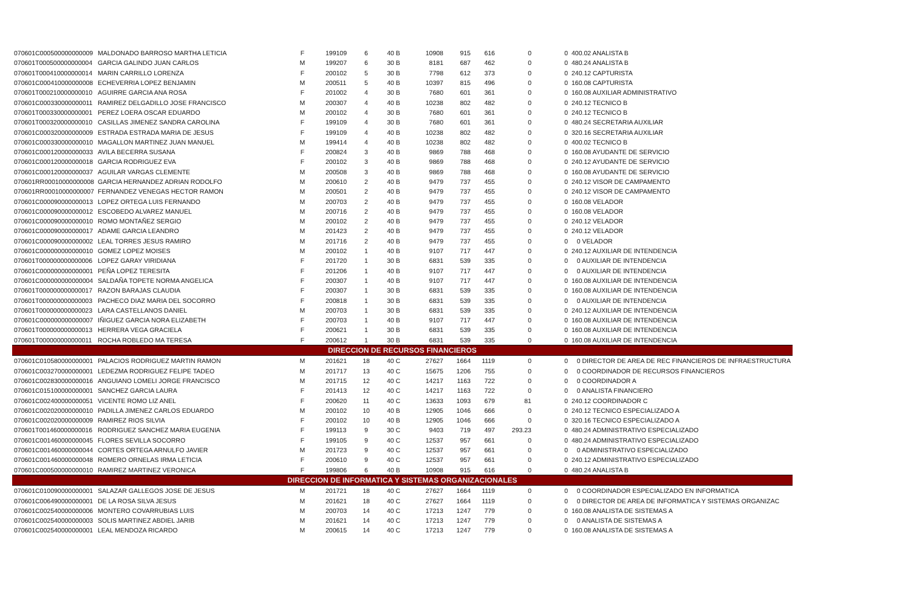| 070601C000500000000009 | MALDONADO BARROSO MARTHA LETICIA | F | 199109 | 6 | 40 B | 10908 | 915 | 616 | 0 | 0 | 400.02 ANALISTA B |
| 070601T000500000000004 | GARCIA GALINDO JUAN CARLOS | M | 199207 | 6 | 30 B | 8181 | 687 | 462 | 0 | 0 | 480.24 ANALISTA B |
| 070601T000410000000014 | MARIN CARRILLO LORENZA | F | 200102 | 5 | 30 B | 7798 | 612 | 373 | 0 | 0 | 240.12 CAPTURISTA |
| 070601C000410000000008 | ECHEVERRIA LOPEZ BENJAMIN | M | 200511 | 5 | 40 B | 10397 | 815 | 496 | 0 | 0 | 160.08 CAPTURISTA |
| 070601T000210000000010 | AGUIRRE GARCIA ANA ROSA | F | 201002 | 4 | 30 B | 7680 | 601 | 361 | 0 | 0 | 160.08 AUXILIAR ADMINISTRATIVO |
| 070601C000330000000011 | RAMIREZ DELGADILLO JOSE FRANCISCO | M | 200307 | 4 | 40 B | 10238 | 802 | 482 | 0 | 0 | 240.12 TECNICO B |
| 070601T000330000000001 | PEREZ LOERA OSCAR EDUARDO | M | 200102 | 4 | 30 B | 7680 | 601 | 361 | 0 | 0 | 240.12 TECNICO B |
| 070601T000320000000010 | CASILLAS JIMENEZ SANDRA CAROLINA | F | 199109 | 4 | 30 B | 7680 | 601 | 361 | 0 | 0 | 480.24 SECRETARIA AUXILIAR |
| 070601C000320000000009 | ESTRADA ESTRADA MARIA DE JESUS | F | 199109 | 4 | 40 B | 10238 | 802 | 482 | 0 | 0 | 320.16 SECRETARIA AUXILIAR |
| 070601C000330000000010 | MAGALLON MARTINEZ JUAN MANUEL | M | 199414 | 4 | 40 B | 10238 | 802 | 482 | 0 | 0 | 400.02 TECNICO B |
| 070601C000120000000033 | AVILA BECERRA SUSANA | F | 200824 | 3 | 40 B | 9869 | 788 | 468 | 0 | 0 | 160.08 AYUDANTE DE SERVICIO |
| 070601C000120000000018 | GARCIA RODRIGUEZ EVA | F | 200102 | 3 | 40 B | 9869 | 788 | 468 | 0 | 0 | 240.12 AYUDANTE DE SERVICIO |
| 070601C000120000000037 | AGUILAR VARGAS CLEMENTE | M | 200508 | 3 | 40 B | 9869 | 788 | 468 | 0 | 0 | 160.08 AYUDANTE DE SERVICIO |
| 070601RR00010000000008 | GARCIA HERNANDEZ ADRIAN RODOLFO | M | 200610 | 2 | 40 B | 9479 | 737 | 455 | 0 | 0 | 240.12 VISOR DE CAMPAMENTO |
| 070601RR00010000000007 | FERNANDEZ VENEGAS HECTOR RAMON | M | 200501 | 2 | 40 B | 9479 | 737 | 455 | 0 | 0 | 240.12 VISOR DE CAMPAMENTO |
| 070601C000090000000013 | LOPEZ ORTEGA LUIS FERNANDO | M | 200703 | 2 | 40 B | 9479 | 737 | 455 | 0 | 0 | 160.08 VELADOR |
| 070601C000090000000012 | ESCOBEDO ALVAREZ MANUEL | M | 200716 | 2 | 40 B | 9479 | 737 | 455 | 0 | 0 | 160.08 VELADOR |
| 070601C000090000000010 | ROMO MONTAÑEZ SERGIO | M | 200102 | 2 | 40 B | 9479 | 737 | 455 | 0 | 0 | 240.12 VELADOR |
| 070601C000090000000017 | ADAME GARCIA LEANDRO | M | 201423 | 2 | 40 B | 9479 | 737 | 455 | 0 | 0 | 240.12 VELADOR |
| 070601C000090000000002 | LEAL TORRES JESUS RAMIRO | M | 201716 | 2 | 40 B | 9479 | 737 | 455 | 0 | 0 | 0 VELADOR |
| 070601C000000000000010 | GOMEZ LOPEZ MOISES | M | 200102 | 1 | 40 B | 9107 | 717 | 447 | 0 | 0 | 240.12 AUXILIAR DE INTENDENCIA |
| 070601T000000000000006 | LOPEZ GARAY VIRIDIANA | F | 201720 | 1 | 30 B | 6831 | 539 | 335 | 0 | 0 | 0 AUXILIAR DE INTENDENCIA |
| 070601C000000000000001 | PEÑA LOPEZ TERESITA | F | 201206 | 1 | 40 B | 9107 | 717 | 447 | 0 | 0 | 0 AUXILIAR DE INTENDENCIA |
| 070601C000000000000004 | SALDAÑA TOPETE NORMA ANGELICA | F | 200307 | 1 | 40 B | 9107 | 717 | 447 | 0 | 0 | 160.08 AUXILIAR DE INTENDENCIA |
| 070601T000000000000017 | RAZON BARAJAS CLAUDIA | F | 200307 | 1 | 30 B | 6831 | 539 | 335 | 0 | 0 | 160.08 AUXILIAR DE INTENDENCIA |
| 070601T000000000000003 | PACHECO DIAZ MARIA DEL SOCORRO | F | 200818 | 1 | 30 B | 6831 | 539 | 335 | 0 | 0 | 0 AUXILIAR DE INTENDENCIA |
| 070601T000000000000023 | LARA CASTELLANOS DANIEL | M | 200703 | 1 | 30 B | 6831 | 539 | 335 | 0 | 0 | 240.12 AUXILIAR DE INTENDENCIA |
| 070601C000000000000007 | IÑIGUEZ GARCIA NORA ELIZABETH | F | 200703 | 1 | 40 B | 9107 | 717 | 447 | 0 | 0 | 160.08 AUXILIAR DE INTENDENCIA |
| 070601T000000000000013 | HERRERA VEGA GRACIELA | F | 200621 | 1 | 30 B | 6831 | 539 | 335 | 0 | 0 | 160.08 AUXILIAR DE INTENDENCIA |
| 070601T000000000000011 | ROCHA ROBLEDO MA TERESA | F | 200612 | 1 | 30 B | 6831 | 539 | 335 | 0 | 0 | 160.08 AUXILIAR DE INTENDENCIA |
| DIRECCION DE RECURSOS FINANCIEROS | | | | | | | | | | | |
| 070601C010580000000001 | PALACIOS RODRIGUEZ MARTIN RAMON | M | 201621 | 18 | 40 C | 27627 | 1664 | 1119 | 0 | 0 | 0 DIRECTOR DE AREA DE REC FINANCIEROS DE INFRAESTRUCTURA |
| 070601C003270000000001 | LEDEZMA RODRIGUEZ FELIPE TADEO | M | 201717 | 13 | 40 C | 15675 | 1206 | 755 | 0 | 0 | 0 COORDINADOR DE RECURSOS FINANCIEROS |
| 070601C002830000000016 | ANGUIANO LOMELI JORGE FRANCISCO | M | 201715 | 12 | 40 C | 14217 | 1163 | 722 | 0 | 0 | 0 COORDINADOR A |
| 070601C015100000000001 | SANCHEZ GARCIA LAURA | F | 201413 | 12 | 40 C | 14217 | 1163 | 722 | 0 | 0 | 0 ANALISTA FINANCIERO |
| 070601C002400000000051 | VICENTE ROMO LIZ ANEL | F | 200620 | 11 | 40 C | 13633 | 1093 | 679 | 81 | 0 | 240.12 COORDINADOR C |
| 070601C002020000000010 | PADILLA JIMENEZ CARLOS EDUARDO | M | 200102 | 10 | 40 B | 12905 | 1046 | 666 | 0 | 0 | 240.12 TECNICO ESPECIALIZADO A |
| 070601C002020000000009 | RAMIREZ RIOS SILVIA | F | 200102 | 10 | 40 B | 12905 | 1046 | 666 | 0 | 0 | 320.16 TECNICO ESPECIALIZADO A |
| 070601T001460000000016 | RODRIGUEZ SANCHEZ MARIA EUGENIA | F | 199113 | 9 | 30 C | 9403 | 719 | 497 | 293.23 | 0 | 480.24 ADMINISTRATIVO ESPECIALIZADO |
| 070601C001460000000045 | FLORES SEVILLA SOCORRO | F | 199105 | 9 | 40 C | 12537 | 957 | 661 | 0 | 0 | 480.24 ADMINISTRATIVO ESPECIALIZADO |
| 070601C001460000000044 | CORTES ORTEGA ARNULFO JAVIER | M | 201723 | 9 | 40 C | 12537 | 957 | 661 | 0 | 0 | 0 ADMINISTRATIVO ESPECIALIZADO |
| 070601C001460000000048 | ROMERO ORNELAS IRMA LETICIA | F | 200610 | 9 | 40 C | 12537 | 957 | 661 | 0 | 0 | 240.12 ADMINISTRATIVO ESPECIALIZADO |
| 070601C000500000000010 | RAMIREZ MARTINEZ VERONICA | F | 199806 | 6 | 40 B | 10908 | 915 | 616 | 0 | 0 | 480.24 ANALISTA B |
| DIRECCION DE INFORMATICA Y SISTEMAS ORGANIZACIONALES | | | | | | | | | | | |
| 070601C010090000000001 | SALAZAR GALLEGOS JOSE DE JESUS | M | 201721 | 18 | 40 C | 27627 | 1664 | 1119 | 0 | 0 | 0 COORDINADOR ESPECIALIZADO EN INFORMATICA |
| 070601C006490000000001 | DE LA ROSA SILVA JESUS | M | 201621 | 18 | 40 C | 27627 | 1664 | 1119 | 0 | 0 | 0 DIRECTOR DE AREA DE INFORMATICA Y SISTEMAS ORGANIZAC |
| 070601C002540000000006 | MONTERO COVARRUBIAS LUIS | M | 200703 | 14 | 40 C | 17213 | 1247 | 779 | 0 | 0 | 160.08 ANALISTA DE SISTEMAS A |
| 070601C002540000000003 | SOLIS MARTINEZ ABDIEL JARIB | M | 201621 | 14 | 40 C | 17213 | 1247 | 779 | 0 | 0 | 0 ANALISTA DE SISTEMAS A |
| 070601C002540000000001 | LEAL MENDOZA RICARDO | M | 200615 | 14 | 40 C | 17213 | 1247 | 779 | 0 | 0 | 160.08 ANALISTA DE SISTEMAS A |